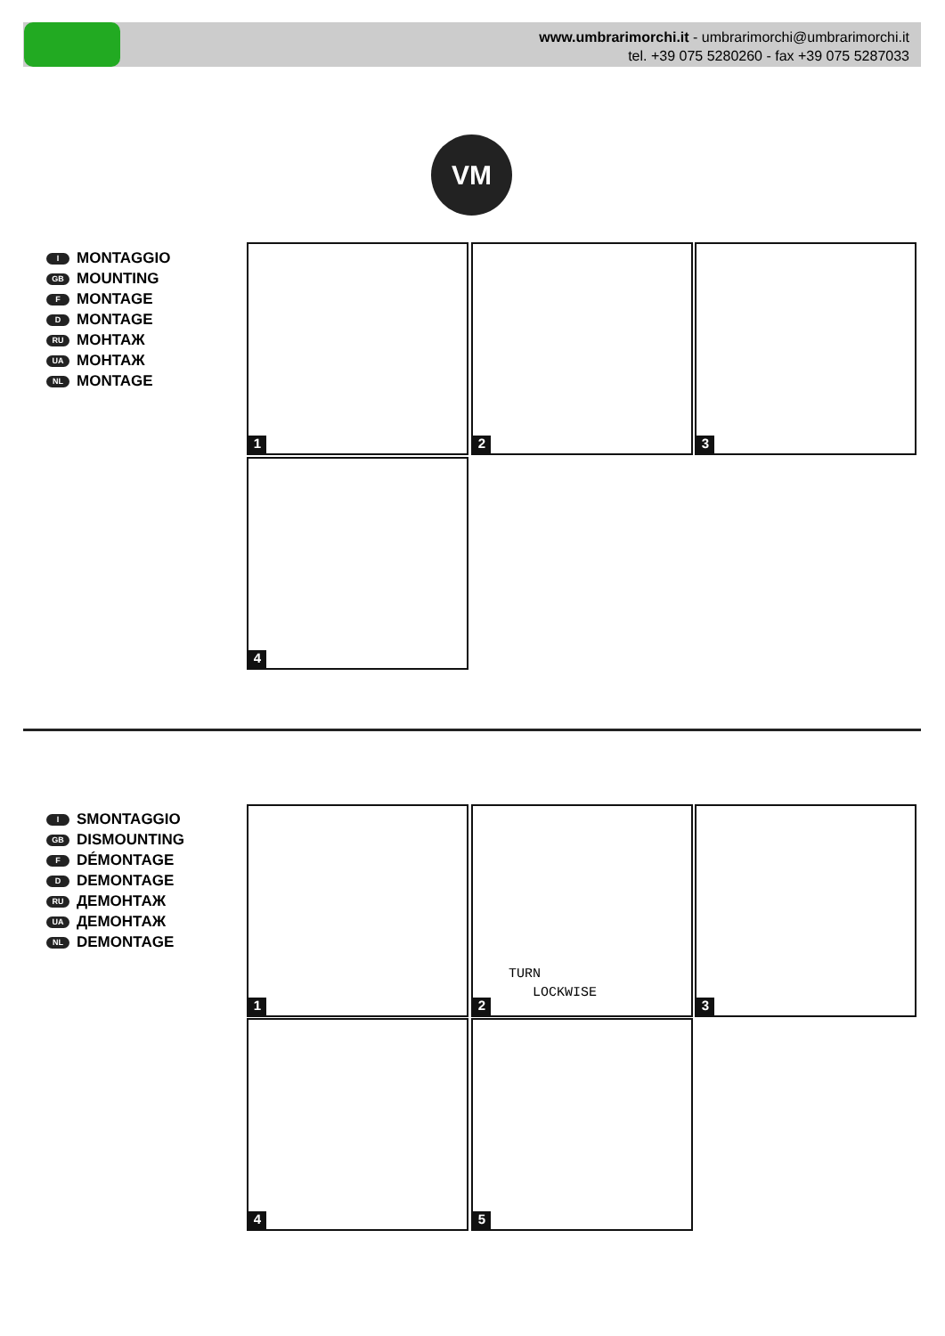www.umbrarimorchi.it - umbrarimorchi@umbrarimorchi.it
tel. +39 075 5280260 - fax +39 075 5287033
VM
I MONTAGGIO
GB MOUNTING
F MONTAGE
D MONTAGE
RU МОНТАЖ
UA МОНТАЖ
NL MONTAGE
1 2 3
4
I SMONTAGGIO
GB DISMOUNTING
F DÉMONTAGE
D DEMONTAGE
RU ДЕМОНТАЖ
UA ДЕМОНТАЖ
NL DEMONTAGE
1
TURN
LOCKWISE
2
3
4 5